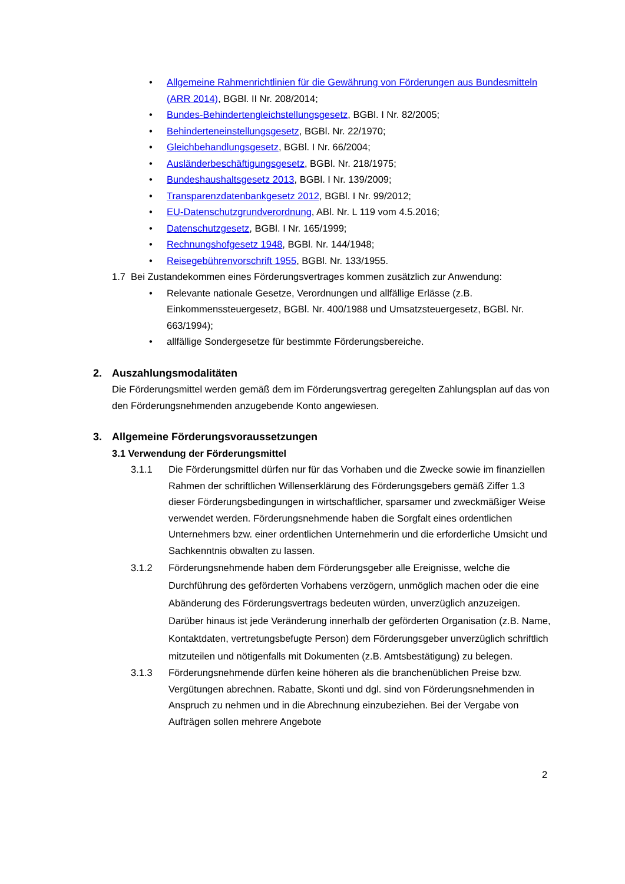• Allgemeine Rahmenrichtlinien für die Gewährung von Förderungen aus Bundesmitteln (ARR 2014), BGBl. II Nr. 208/2014;
• Bundes-Behindertengleichstellungsgesetz, BGBl. I Nr. 82/2005;
• Behinderteneinstellungsgesetz, BGBl. Nr. 22/1970;
• Gleichbehandlungsgesetz, BGBl. I Nr. 66/2004;
• Ausländerbeschäftigungsgesetz, BGBl. Nr. 218/1975;
• Bundeshaushaltsgesetz 2013, BGBl. I Nr. 139/2009;
• Transparenzdatenbankgesetz 2012, BGBl. I Nr. 99/2012;
• EU-Datenschutzgrundverordnung, ABl. Nr. L 119 vom 4.5.2016;
• Datenschutzgesetz, BGBl. I Nr. 165/1999;
• Rechnungshofgesetz 1948, BGBl. Nr. 144/1948;
• Reisegebührenvorschrift 1955, BGBl. Nr. 133/1955.
1.7 Bei Zustandekommen eines Förderungsvertrages kommen zusätzlich zur Anwendung:
• Relevante nationale Gesetze, Verordnungen und allfällige Erlässe (z.B. Einkommenssteuergesetz, BGBl. Nr. 400/1988 und Umsatzsteuergesetz, BGBl. Nr. 663/1994);
• allfällige Sondergesetze für bestimmte Förderungsbereiche.
2. Auszahlungsmodalitäten
Die Förderungsmittel werden gemäß dem im Förderungsvertrag geregelten Zahlungsplan auf das von den Förderungsnehmenden anzugebende Konto angewiesen.
3. Allgemeine Förderungsvoraussetzungen
3.1 Verwendung der Förderungsmittel
3.1.1 Die Förderungsmittel dürfen nur für das Vorhaben und die Zwecke sowie im finanziellen Rahmen der schriftlichen Willenserklärung des Förderungsgebers gemäß Ziffer 1.3 dieser Förderungsbedingungen in wirtschaftlicher, sparsamer und zweckmäßiger Weise verwendet werden. Förderungsnehmende haben die Sorgfalt eines ordentlichen Unternehmers bzw. einer ordentlichen Unternehmerin und die erforderliche Umsicht und Sachkenntnis obwalten zu lassen.
3.1.2 Förderungsnehmende haben dem Förderungsgeber alle Ereignisse, welche die Durchführung des geförderten Vorhabens verzögern, unmöglich machen oder die eine Abänderung des Förderungsvertrags bedeuten würden, unverzüglich anzuzeigen. Darüber hinaus ist jede Veränderung innerhalb der geförderten Organisation (z.B. Name, Kontaktdaten, vertretungsbefugte Person) dem Förderungsgeber unverzüglich schriftlich mitzuteilen und nötigenfalls mit Dokumenten (z.B. Amtsbestätigung) zu belegen.
3.1.3 Förderungsnehmende dürfen keine höheren als die branchenüblichen Preise bzw. Vergütungen abrechnen. Rabatte, Skonti und dgl. sind von Förderungsnehmenden in Anspruch zu nehmen und in die Abrechnung einzubeziehen. Bei der Vergabe von Aufträgen sollen mehrere Angebote
2